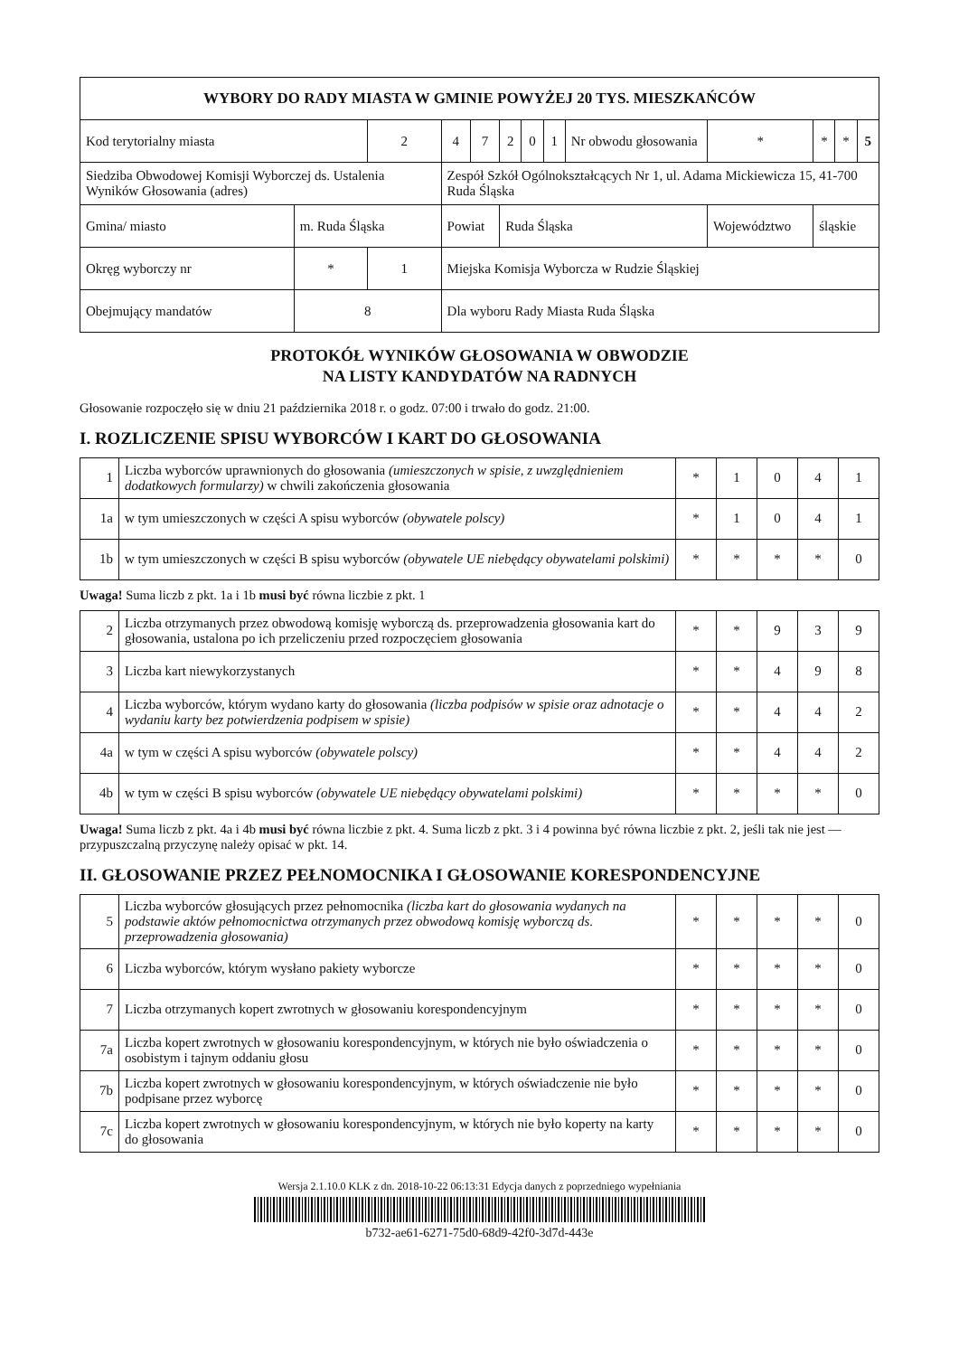| WYBORY DO RADY MIASTA W GMINIE POWYŻEJ 20 TYS. MIESZKAŃCÓW | | | | | | | | | | | | | |
| Kod terytorialny miasta | | | 2 | 4 | 7 | 2 | 0 | 1 | Nr obwodu głosowania | * | * | * | 5 |
| Siedziba Obwodowej Komisji Wyborczej ds. Ustalenia Wyników Głosowania (adres) | | | | Zespół Szkół Ogólnokształcących Nr 1, ul. Adama Mickiewicza 15, 41-700 Ruda Śląska | | | | | | | | | |
| Gmina/ miasto | m. Ruda Śląska | | | Powiat | | Ruda Śląska | | | | Województwo | śląskie | | |
| Okręg wyborczy nr | | * | 1 | Miejska Komisja Wyborcza w Rudzie Śląskiej | | | | | | | | | |
| Obejmujący mandatów | | 8 | | Dla wyboru Rady Miasta Ruda Śląska | | | | | | | | | |
PROTOKÓŁ WYNIKÓW GŁOSOWANIA W OBWODZIE
NA LISTY KANDYDATÓW NA RADNYCH
Głosowanie rozpoczęło się w dniu 21 października 2018 r. o godz. 07:00 i trwało do godz. 21:00.
I. ROZLICZENIE SPISU WYBORCÓW I KART DO GŁOSOWANIA
| 1 | Liczba wyborców uprawnionych do głosowania (umieszczonych w spisie, z uwzględnieniem dodatkowych formularzy) w chwili zakończenia głosowania | * | 1 | 0 | 4 | 1 |
| 1a | w tym umieszczonych w części A spisu wyborców (obywatele polscy) | * | 1 | 0 | 4 | 1 |
| 1b | w tym umieszczonych w części B spisu wyborców (obywatele UE niebędący obywatelami polskimi) | * | * | * | * | 0 |
Uwaga! Suma liczb z pkt. 1a i 1b musi być równa liczbie z pkt. 1
| 2 | Liczba otrzymanych przez obwodową komisję wyborczą ds. przeprowadzenia głosowania kart do głosowania, ustalona po ich przeliczeniu przed rozpoczęciem głosowania | * | * | 9 | 3 | 9 |
| 3 | Liczba kart niewykorzystanych | * | * | 4 | 9 | 8 |
| 4 | Liczba wyborców, którym wydano karty do głosowania (liczba podpisów w spisie oraz adnotacje o wydaniu karty bez potwierdzenia podpisem w spisie) | * | * | 4 | 4 | 2 |
| 4a | w tym w części A spisu wyborców (obywatele polscy) | * | * | 4 | 4 | 2 |
| 4b | w tym w części B spisu wyborców (obywatele UE niebędący obywatelami polskimi) | * | * | * | * | 0 |
Uwaga! Suma liczb z pkt. 4a i 4b musi być równa liczbie z pkt. 4. Suma liczb z pkt. 3 i 4 powinna być równa liczbie z pkt. 2, jeśli tak nie jest — przypuszczalną przyczynę należy opisać w pkt. 14.
II. GŁOSOWANIE PRZEZ PEŁNOMOCNIKA I GŁOSOWANIE KORESPONDENCYJNE
| 5 | Liczba wyborców głosujących przez pełnomocnika (liczba kart do głosowania wydanych na podstawie aktów pełnomocnictwa otrzymanych przez obwodową komisję wyborczą ds. przeprowadzenia głosowania) | * | * | * | * | 0 |
| 6 | Liczba wyborców, którym wysłano pakiety wyborcze | * | * | * | * | 0 |
| 7 | Liczba otrzymanych kopert zwrotnych w głosowaniu korespondencyjnym | * | * | * | * | 0 |
| 7a | Liczba kopert zwrotnych w głosowaniu korespondencyjnym, w których nie było oświadczenia o osobistym i tajnym oddaniu głosu | * | * | * | * | 0 |
| 7b | Liczba kopert zwrotnych w głosowaniu korespondencyjnym, w których oświadczenie nie było podpisane przez wyborcę | * | * | * | * | 0 |
| 7c | Liczba kopert zwrotnych w głosowaniu korespondencyjnym, w których nie było koperty na karty do głosowania | * | * | * | * | 0 |
Wersja 2.1.10.0 KLK z dn. 2018-10-22 06:13:31 Edycja danych z poprzedniego wypełniania
b732-ae61-6271-75d0-68d9-42f0-3d7d-443e